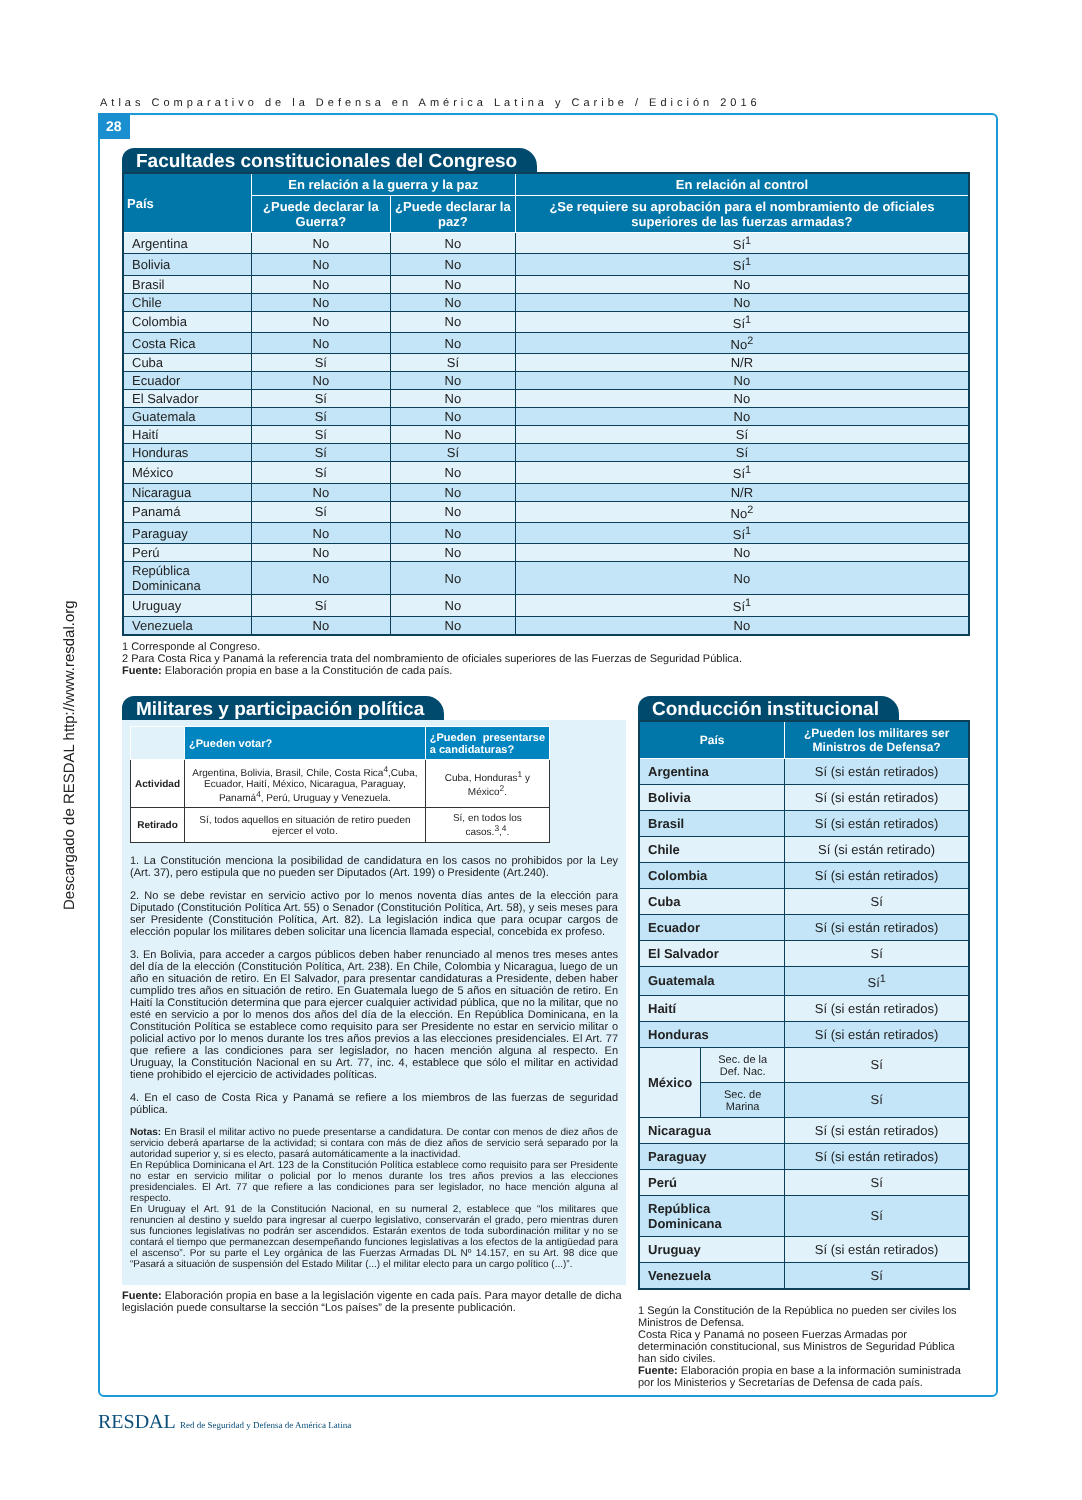Atlas Comparativo de la Defensa en América Latina y Caribe / Edición 2016
28
Descargado de RESDAL http://www.resdal.org
Facultades constitucionales del Congreso
| País | En relación a la guerra y la paz | | En relación al control |
| --- | --- | --- | --- |
| | ¿Puede declarar la Guerra? | ¿Puede declarar la paz? | ¿Se requiere su aprobación para el nombramiento de oficiales superiores de las fuerzas armadas? |
| Argentina | No | No | Sí<sup>1</sup> |
| Bolivia | No | No | Sí<sup>1</sup> |
| Brasil | No | No | No |
| Chile | No | No | No |
| Colombia | No | No | Sí<sup>1</sup> |
| Costa Rica | No | No | No<sup>2</sup> |
| Cuba | Sí | Sí | N/R |
| Ecuador | No | No | No |
| El Salvador | Sí | No | No |
| Guatemala | Sí | No | No |
| Haití | Sí | No | Sí |
| Honduras | Sí | Sí | Sí |
| México | Sí | No | Sí<sup>1</sup> |
| Nicaragua | No | No | N/R |
| Panamá | Sí | No | No<sup>2</sup> |
| Paraguay | No | No | Sí<sup>1</sup> |
| Perú | No | No | No |
| República Dominicana | No | No | No |
| Uruguay | Sí | No | Sí<sup>1</sup> |
| Venezuela | No | No | No |
1 Corresponde al Congreso.
2 Para Costa Rica y Panamá la referencia trata del nombramiento de oficiales superiores de las Fuerzas de Seguridad Pública.
Fuente: Elaboración propia en base a la Constitución de cada país.
Militares y participación política
| | ¿Pueden votar? | ¿Pueden presentarse a candidaturas? |
| --- | --- | --- |
| Actividad | Argentina, Bolivia, Brasil, Chile, Costa Rica<sup>4</sup>,Cuba, Ecuador, Haití, México, Nicaragua, Paraguay, Panamá<sup>4</sup>, Perú, Uruguay y Venezuela. | Cuba, Honduras<sup>1</sup> y México<sup>2</sup>. |
| Retirado | Sí, todos aquellos en situación de retiro pueden ejercer el voto. | Sí, en todos los casos.<sup>3</sup>,<sup>4</sup>. |
1. La Constitución menciona la posibilidad de candidatura en los casos no prohibidos por la Ley (Art. 37), pero estipula que no pueden ser Diputados (Art. 199) o Presidente (Art.240).
2. No se debe revistar en servicio activo por lo menos noventa días antes de la elección para Diputado (Constitución Política Art. 55) o Senador (Constitución Política, Art. 58), y seis meses para ser Presidente (Constitución Política, Art. 82). La legislación indica que para ocupar cargos de elección popular los militares deben solicitar una licencia llamada especial, concebida ex profeso.
3. En Bolivia, para acceder a cargos públicos deben haber renunciado al menos tres meses antes del día de la elección (Constitución Política, Art. 238). En Chile, Colombia y Nicaragua, luego de un año en situación de retiro. En El Salvador, para presentar candidaturas a Presidente, deben haber cumplido tres años en situación de retiro. En Guatemala luego de 5 años en situación de retiro. En Haití la Constitución determina que para ejercer cualquier actividad pública, que no la militar, que no esté en servicio a por lo menos dos años del día de la elección. En República Dominicana, en la Constitución Política se establece como requisito para ser Presidente no estar en servicio militar o policial activo por lo menos durante los tres años previos a las elecciones presidenciales. El Art. 77 que refiere a las condiciones para ser legislador, no hacen mención alguna al respecto. En Uruguay, la Constitución Nacional en su Art. 77, inc. 4, establece que sólo el militar en actividad tiene prohibido el ejercicio de actividades políticas.
4. En el caso de Costa Rica y Panamá se refiere a los miembros de las fuerzas de seguridad pública.
Notas: En Brasil el militar activo no puede presentarse a candidatura. De contar con menos de diez años de servicio deberá apartarse de la actividad; si contara con más de diez años de servicio será separado por la autoridad superior y, si es electo, pasará automáticamente a la inactividad.
En República Dominicana el Art. 123 de la Constitución Política establece como requisito para ser Presidente no estar en servicio militar o policial por lo menos durante los tres años previos a las elecciones presidenciales. El Art. 77 que refiere a las condiciones para ser legislador, no hace mención alguna al respecto.
En Uruguay el Art. 91 de la Constitución Nacional, en su numeral 2, establece que “los militares que renuncien al destino y sueldo para ingresar al cuerpo legislativo, conservarán el grado, pero mientras duren sus funciones legislativas no podrán ser ascendidos. Estarán exentos de toda subordinación militar y no se contará el tiempo que permanezcan desempeñando funciones legislativas a los efectos de la antigüedad para el ascenso”. Por su parte el Ley orgánica de las Fuerzas Armadas DL Nº 14.157, en su Art. 98 dice que “Pasará a situación de suspensión del Estado Militar (...) el militar electo para un cargo político (...)”.
Fuente: Elaboración propia en base a la legislación vigente en cada país. Para mayor detalle de dicha legislación puede consultarse la sección “Los países” de la presente publicación.
Conducción institucional
| País | | ¿Pueden los militares ser Ministros de Defensa? |
| --- | --- | --- |
| Argentina | | Sí (si están retirados) |
| Bolivia | | Sí (si están retirados) |
| Brasil | | Sí (si están retirados) |
| Chile | | Sí (si están retirado) |
| Colombia | | Sí (si están retirados) |
| Cuba | | Sí |
| Ecuador | | Sí (si están retirados) |
| El Salvador | | Sí |
| Guatemala | | Sí<sup>1</sup> |
| Haití | | Sí (si están retirados) |
| Honduras | | Sí (si están retirados) |
| México | Sec. de la Def. Nac. | Sí |
| | Sec. de Marina | Sí |
| Nicaragua | | Sí (si están retirados) |
| Paraguay | | Sí (si están retirados) |
| Perú | | Sí |
| República Dominicana | | Sí |
| Uruguay | | Sí (si están retirados) |
| Venezuela | | Sí |
1 Según la Constitución de la República no pueden ser civiles los Ministros de Defensa.
Costa Rica y Panamá no poseen Fuerzas Armadas por determinación constitucional, sus Ministros de Seguridad Pública han sido civiles.
Fuente: Elaboración propia en base a la información suministrada por los Ministerios y Secretarías de Defensa de cada país.
RESDAL Red de Seguridad y Defensa de América Latina